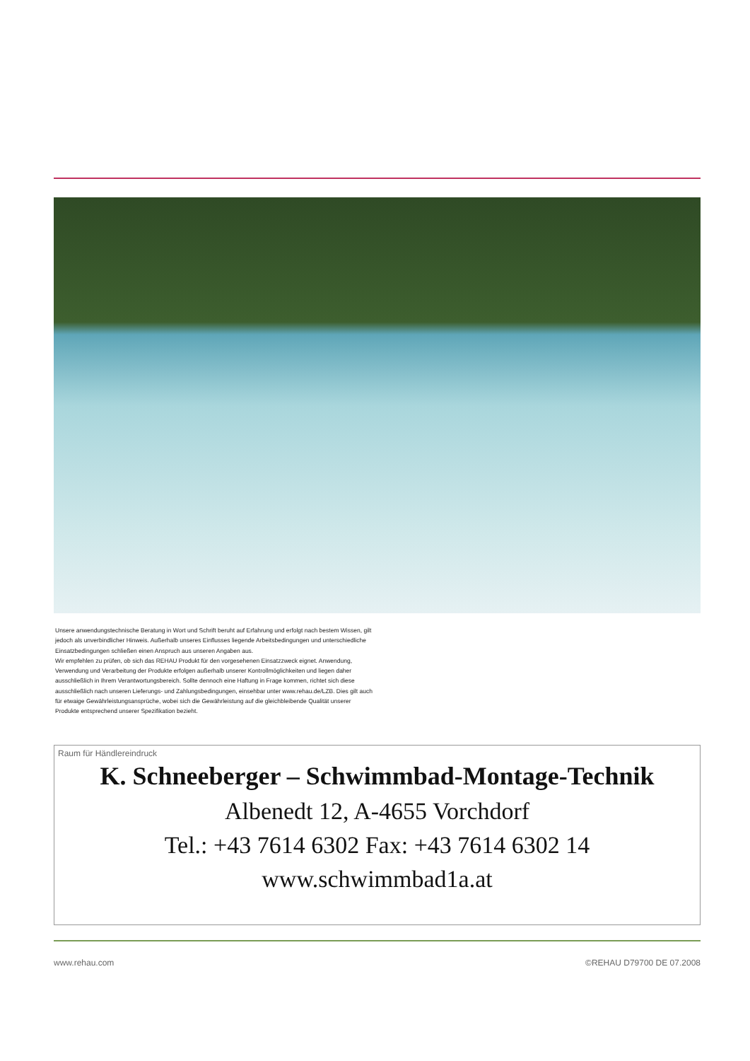Unsere anwendungstechnische Beratung in Wort und Schrift beruht auf Erfahrung und erfolgt nach bestem Wissen, gilt jedoch als unverbindlicher Hinweis. Außerhalb unseres Einflusses liegende Arbeitsbedingungen und unterschiedliche Einsatzbedingungen schließen einen Anspruch aus unseren Angaben aus.
Wir empfehlen zu prüfen, ob sich das REHAU Produkt für den vorgesehenen Einsatzzweck eignet. Anwendung, Verwendung und Verarbeitung der Produkte erfolgen außerhalb unserer Kontrollmöglichkeiten und liegen daher ausschließlich in Ihrem Verantwortungsbereich. Sollte dennoch eine Haftung in Frage kommen, richtet sich diese ausschließlich nach unseren Lieferungs- und Zahlungsbedingungen, einsehbar unter www.rehau.de/LZB. Dies gilt auch für etwaige Gewährleistungsansprüche, wobei sich die Gewährleistung auf die gleichbleibende Qualität unserer Produkte entsprechend unserer Spezifikation bezieht.
Raum für Händlereindruck
K. Schneeberger – Schwimmbad-Montage-Technik
Albenedt 12, A-4655 Vorchdorf
Tel.: +43 7614 6302 Fax: +43 7614 6302 14
www.schwimmbad1a.at
www.rehau.com ©REHAU D79700 DE 07.2008